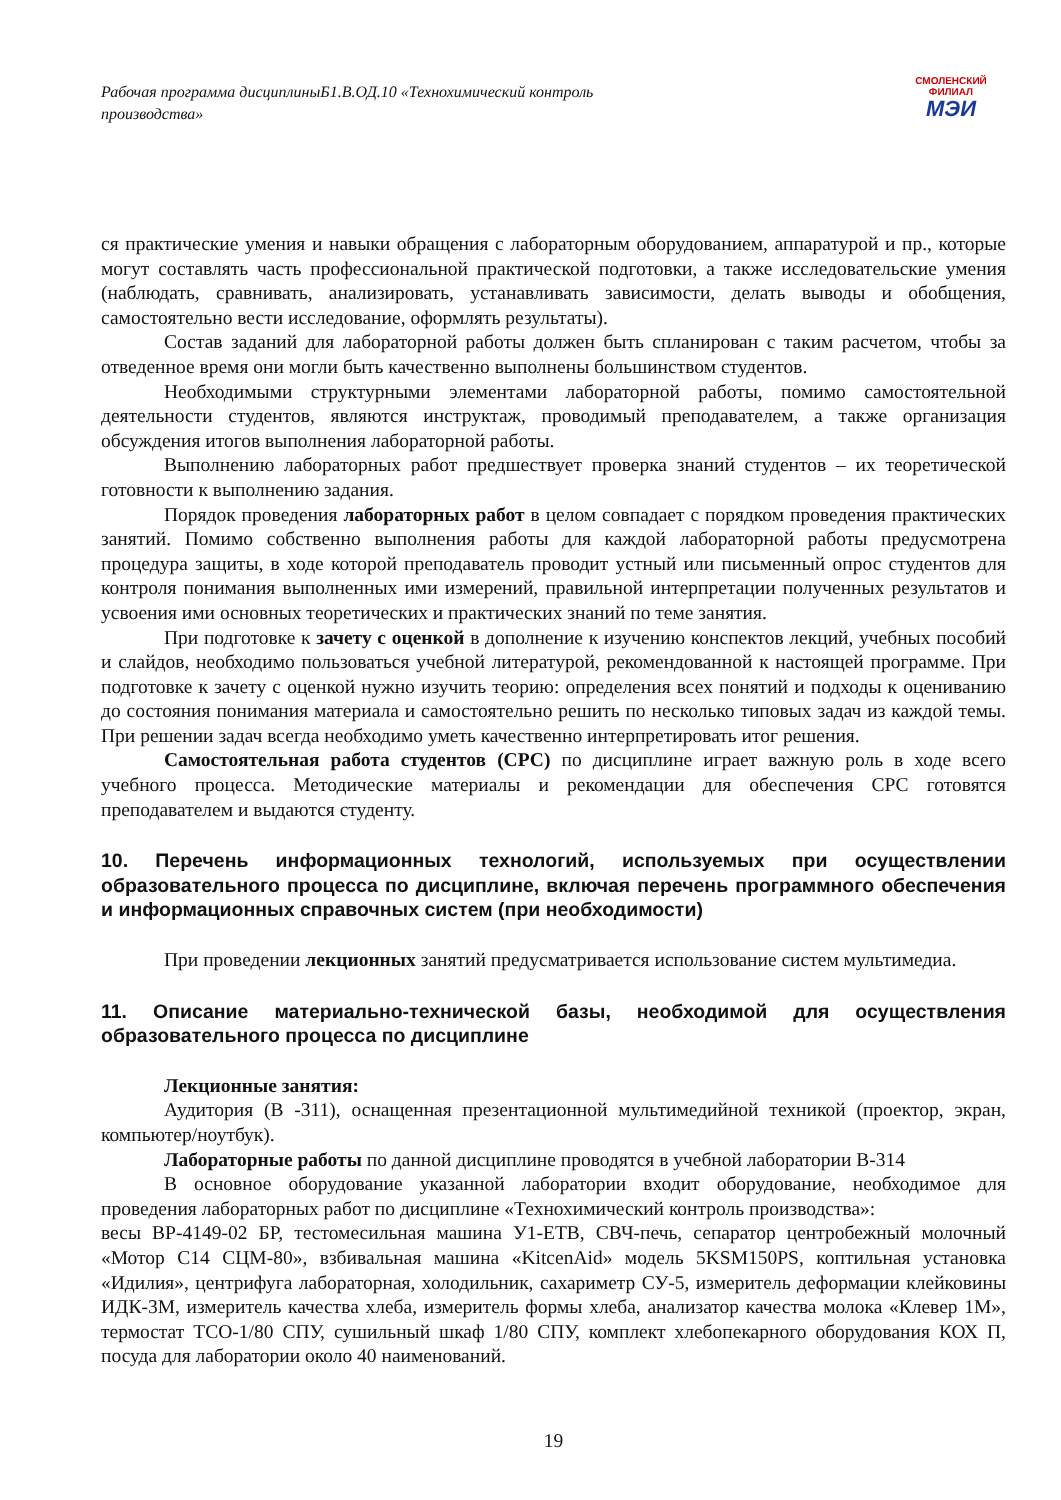Рабочая программа дисциплиныБ1.В.ОД.10 «Технохимический контроль производства»
СМОЛЕНСКИЙ
ФИЛИАЛ
МЭИ
ся практические умения и навыки обращения с лабораторным оборудованием, аппаратурой и пр., которые могут составлять часть профессиональной практической подготовки, а также исследовательские умения (наблюдать, сравнивать, анализировать, устанавливать зависимости, делать выводы и обобщения, самостоятельно вести исследование, оформлять результаты).
Состав заданий для лабораторной работы должен быть спланирован с таким расчетом, чтобы за отведенное время они могли быть качественно выполнены большинством студентов.
Необходимыми структурными элементами лабораторной работы, помимо самостоятельной деятельности студентов, являются инструктаж, проводимый преподавателем, а также организация обсуждения итогов выполнения лабораторной работы.
Выполнению лабораторных работ предшествует проверка знаний студентов – их теоретической готовности к выполнению задания.
Порядок проведения лабораторных работ в целом совпадает с порядком проведения практических занятий. Помимо собственно выполнения работы для каждой лабораторной работы предусмотрена процедура защиты, в ходе которой преподаватель проводит устный или письменный опрос студентов для контроля понимания выполненных ими измерений, правильной интерпретации полученных результатов и усвоения ими основных теоретических и практических знаний по теме занятия.
При подготовке к зачету с оценкой в дополнение к изучению конспектов лекций, учебных пособий и слайдов, необходимо пользоваться учебной литературой, рекомендованной к настоящей программе. При подготовке к зачету с оценкой нужно изучить теорию: определения всех понятий и подходы к оцениванию до состояния понимания материала и самостоятельно решить по несколько типовых задач из каждой темы. При решении задач всегда необходимо уметь качественно интерпретировать итог решения.
Самостоятельная работа студентов (СРС) по дисциплине играет важную роль в ходе всего учебного процесса. Методические материалы и рекомендации для обеспечения СРС готовятся преподавателем и выдаются студенту.
10. Перечень информационных технологий, используемых при осуществлении образовательного процесса по дисциплине, включая перечень программного обеспечения и информационных справочных систем (при необходимости)
При проведении лекционных занятий предусматривается использование систем мультимедиа.
11. Описание материально-технической базы, необходимой для осуществления образовательного процесса по дисциплине
Лекционные занятия:
Аудитория (В -311), оснащенная презентационной мультимедийной техникой (проектор, экран, компьютер/ноутбук).
Лабораторные работы по данной дисциплине проводятся в учебной лаборатории В-314
В основное оборудование указанной лаборатории входит оборудование, необходимое для проведения лабораторных работ по дисциплине «Технохимический контроль производства»:
весы ВР-4149-02 БР, тестомесильная машина У1-ЕТВ, СВЧ-печь, сепаратор центробежный молочный «Мотор С14 СЦМ-80», взбивальная машина «KitcenAid» модель 5KSM150PS, коптильная установка «Идилия», центрифуга лабораторная, холодильник, сахариметр СУ-5, измеритель деформации клейковины ИДК-3М, измеритель качества хлеба, измеритель формы хлеба, анализатор качества молока «Клевер 1М», термостат ТСО-1/80 СПУ, сушильный шкаф 1/80 СПУ, комплект хлебопекарного оборудования КОХ П, посуда для лаборатории около 40 наименований.
19